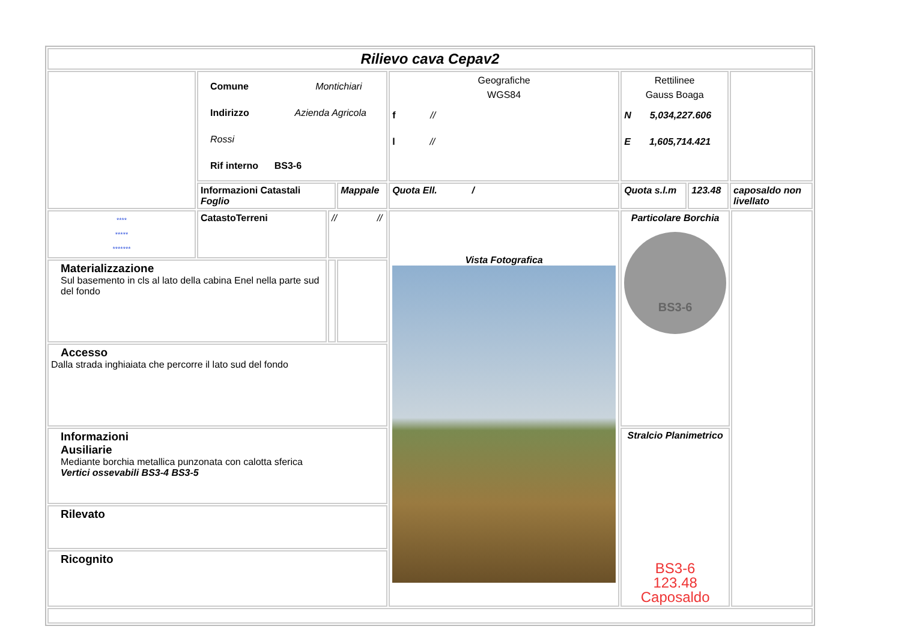| Rilievo cava Cepav2 | | | | | | | | |
| | Comune Montichiari Indirizzo Azienda Agricola Rossi Rif interno BS3-6 | | | Geografiche WGS84 f // l // | Rettilinee Gauss Boaga N 5,034,227.606 E 1,605,714.421 | | | |
| | Informazioni Catastali Foglio | | Mappale | Quota Ell. / | Quota s.l.m | 123.48 | caposaldo non livellato | |
| **** ***** ******* | CatastoTerreni | // // | | Vista Fotografica | Particolare Borchia BS3-6 | | | |
| Materializzazione Sul basemento in cls al lato della cabina Enel nella parte sud del fondo | | | | | | | | |
| Accesso Dalla strada inghiaiata che percorre il lato sud del fondo | | | | | | | | |
| Informazioni Ausiliarie Mediante borchia metallica punzonata con calotta sferica Vertici ossevabili BS3-4 BS3-5 | | | | | Stralcio Planimetrico BS3-6 123.48 Caposaldo | | | |
| Rilevato | | | | | | | | |
| Ricognito | | | | | | | | |